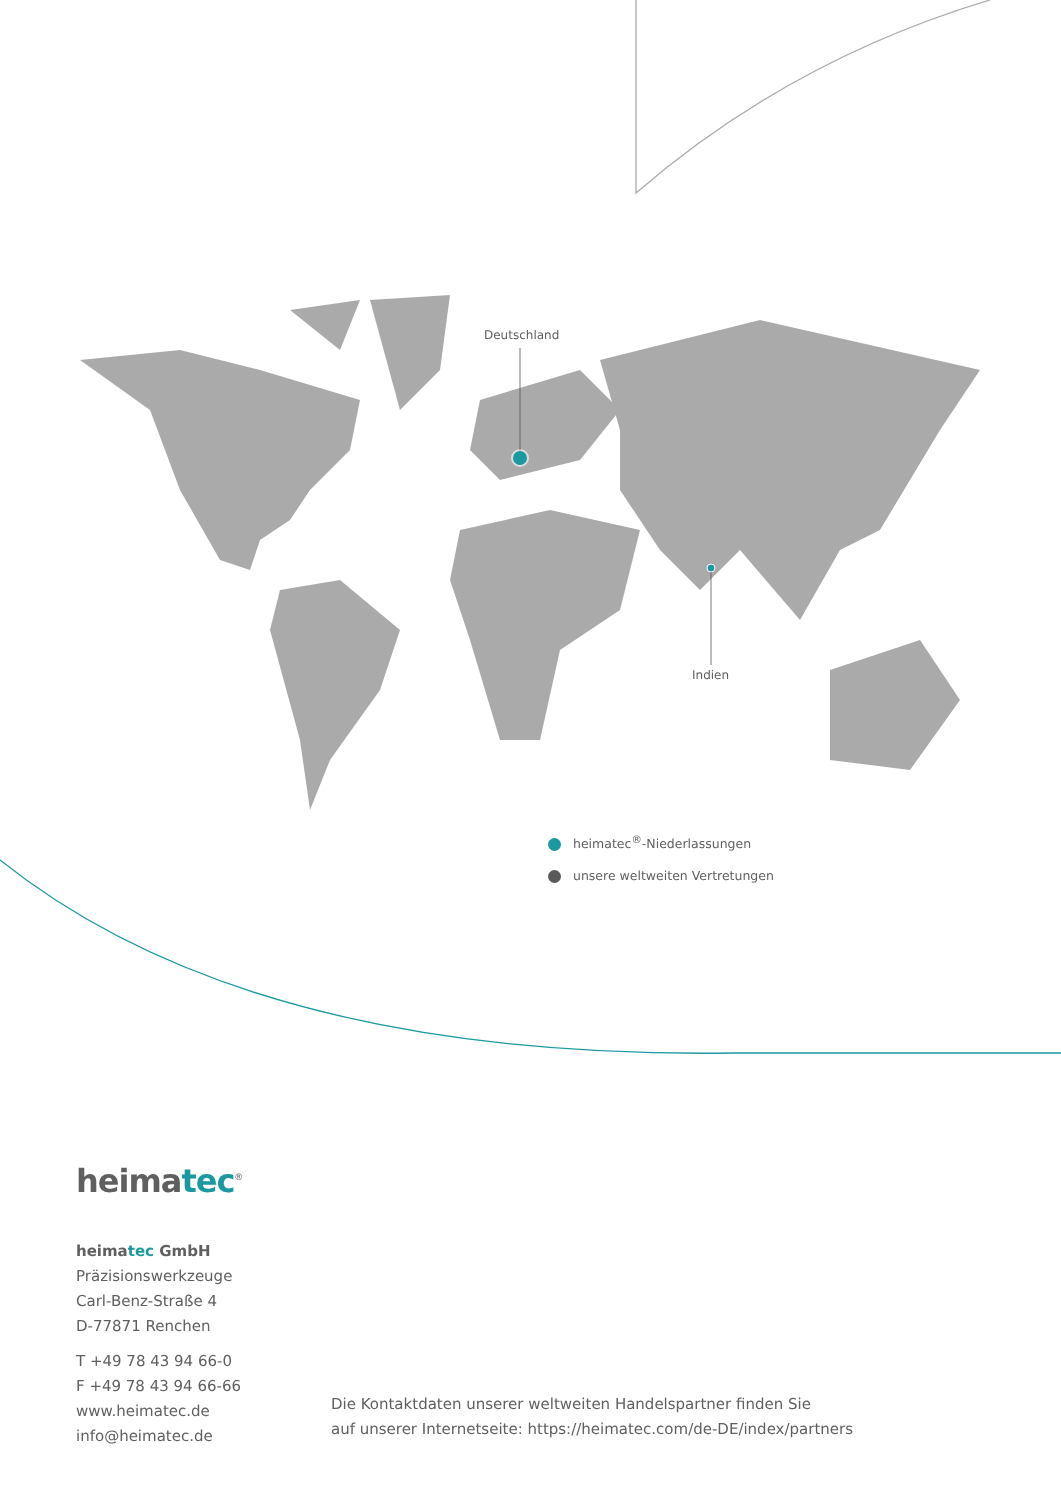Deutschland
Indien
heimatec<sup>®</sup>-Niederlassungen
unsere weltweiten Vertretungen
heimatec<sup>®</sup>
heimatec GmbH
Präzisionswerkzeuge
Carl-Benz-Straße 4
D-77871 Renchen
T +49 78 43 94 66-0
F +49 78 43 94 66-66
www.heimatec.de
info@heimatec.de
Die Kontaktdaten unserer weltweiten Handelspartner finden Sie
auf unserer Internetseite: https://heimatec.com/de-DE/index/partners